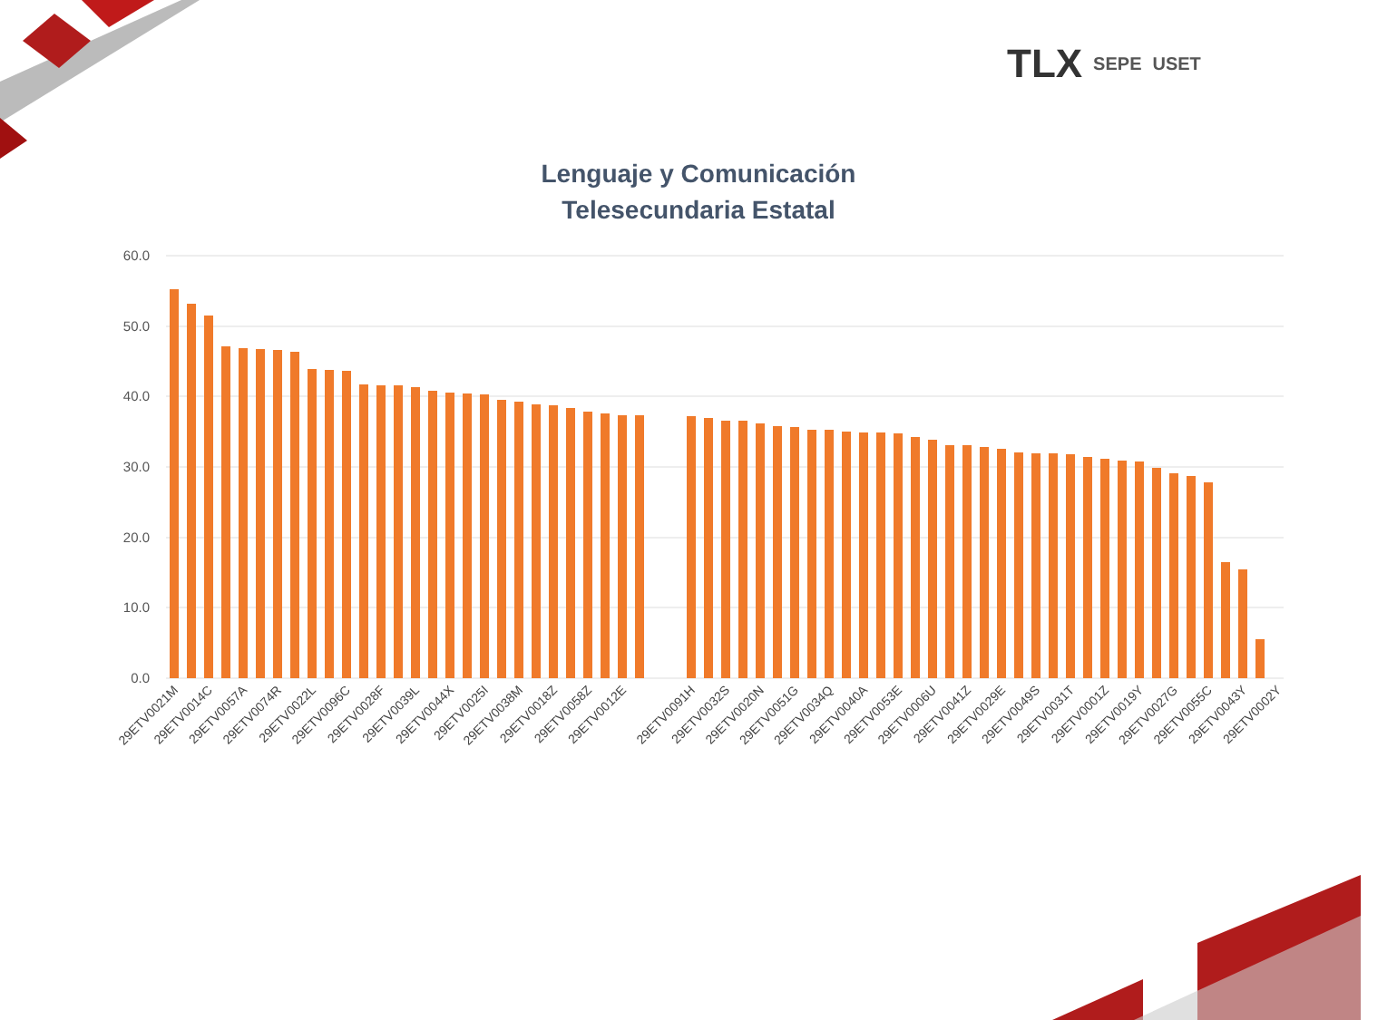60.0
50.0
40.0
30.0
20.0
10.0
0.0
29ETV0021M
29ETV0014C
29ETV0057A
29ETV0074R
29ETV0022L
29ETV0096C
29ETV0028F
29ETV0039L
29ETV0044X
29ETV0025I
29ETV0038M
29ETV0018Z
29ETV0058Z
29ETV0012E
29ETV0091H
29ETV0032S
29ETV0020N
29ETV0051G
29ETV0034Q
29ETV0040A
29ETV0053E
29ETV0006U
29ETV0041Z
29ETV0029E
29ETV0049S
29ETV0031T
29ETV0001Z
29ETV0019Y
29ETV0027G
29ETV0055C
29ETV0043Y
29ETV0002Y
TLX SEPE USET
Lenguaje y Comunicación
Telesecundaria Estatal